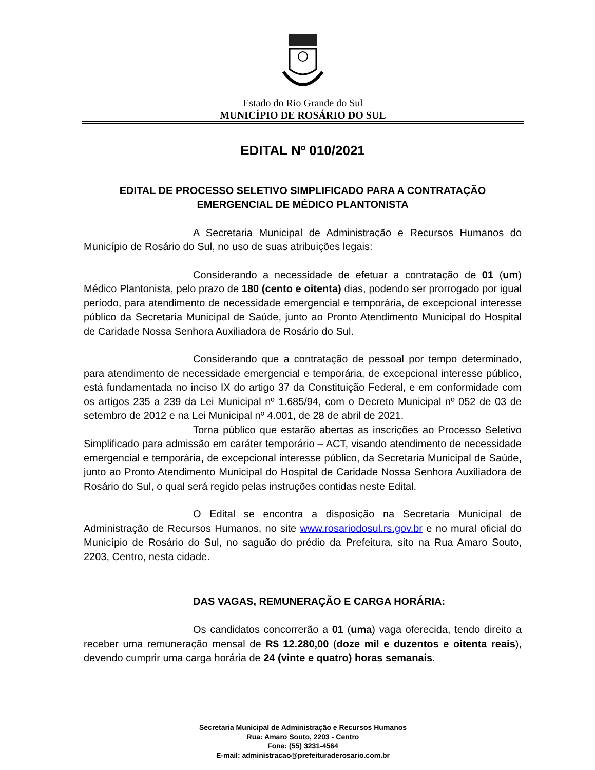Estado do Rio Grande do Sul
MUNICÍPIO DE ROSÁRIO DO SUL
EDITAL Nº 010/2021
EDITAL DE PROCESSO SELETIVO SIMPLIFICADO PARA A CONTRATAÇÃO
EMERGENCIAL DE MÉDICO PLANTONISTA
A Secretaria Municipal de Administração e Recursos Humanos do Município de Rosário do Sul, no uso de suas atribuições legais:
Considerando a necessidade de efetuar a contratação de 01 (um) Médico Plantonista, pelo prazo de 180 (cento e oitenta) dias, podendo ser prorrogado por igual período, para atendimento de necessidade emergencial e temporária, de excepcional interesse público da Secretaria Municipal de Saúde, junto ao Pronto Atendimento Municipal do Hospital de Caridade Nossa Senhora Auxiliadora de Rosário do Sul.
Considerando que a contratação de pessoal por tempo determinado, para atendimento de necessidade emergencial e temporária, de excepcional interesse público, está fundamentada no inciso IX do artigo 37 da Constituição Federal, e em conformidade com os artigos 235 a 239 da Lei Municipal nº 1.685/94, com o Decreto Municipal nº 052 de 03 de setembro de 2012 e na Lei Municipal nº 4.001, de 28 de abril de 2021.
Torna público que estarão abertas as inscrições ao Processo Seletivo Simplificado para admissão em caráter temporário – ACT, visando atendimento de necessidade emergencial e temporária, de excepcional interesse público, da Secretaria Municipal de Saúde, junto ao Pronto Atendimento Municipal do Hospital de Caridade Nossa Senhora Auxiliadora de Rosário do Sul, o qual será regido pelas instruções contidas neste Edital.
O Edital se encontra a disposição na Secretaria Municipal de Administração de Recursos Humanos, no site www.rosariodosul.rs.gov.br e no mural oficial do Município de Rosário do Sul, no saguão do prédio da Prefeitura, sito na Rua Amaro Souto, 2203, Centro, nesta cidade.
DAS VAGAS, REMUNERAÇÃO E CARGA HORÁRIA:
Os candidatos concorrerão a 01 (uma) vaga oferecida, tendo direito a receber uma remuneração mensal de R$ 12.280,00 (doze mil e duzentos e oitenta reais), devendo cumprir uma carga horária de 24 (vinte e quatro) horas semanais.
Secretaria Municipal de Administração e Recursos Humanos
Rua: Amaro Souto, 2203 - Centro
Fone: (55) 3231-4564
E-mail: administracao@prefeituraderosario.com.br